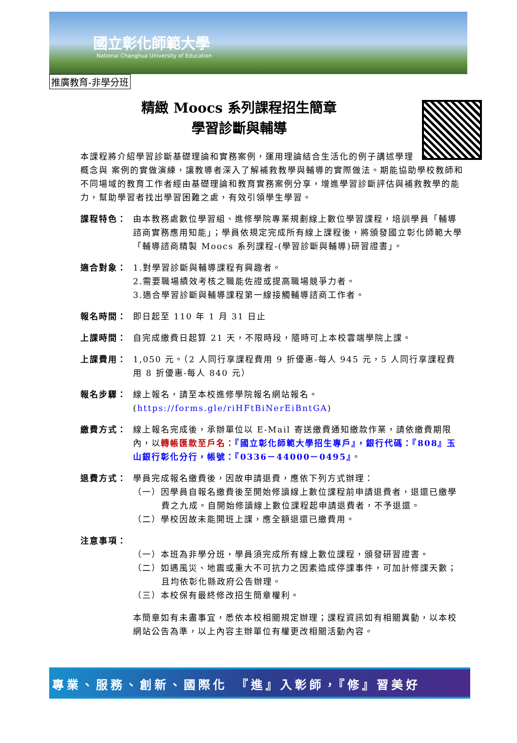國立彰化師範大學
National Changhua University of Education
推廣教育-非學分班
精緻 Moocs 系列課程招生簡章
學習診斷與輔導
本課程將介紹學習診斷基礎理論和實務案例，運用理論結合生活化的例子講述學理概念與 案例的實做演練，讓教導者深入了解補救教學與輔導的實際做法。期能協助學校教師和不同場域的教育工作者經由基礎理論和教育實務案例分享，增進學習診斷評估與補救教學的能力，幫助學習者找出學習困難之處，有效引領學生學習。
課程特色： 由本教務處數位學習組、進修學院專業規劃線上數位學習課程，培訓學員「輔導諮商實務應用知能」；學員依規定完成所有線上課程後，將頒發國立彰化師範大學「輔導諮商精製 Moocs 系列課程-(學習診斷與輔導)研習證書」。
適合對象： 1.對學習診斷與輔導課程有興趣者。
2.需要職場績效考核之職能佐證或提高職場競爭力者。
3.適合學習診斷與輔導課程第一線接觸輔導諮商工作者。
報名時間： 即日起至 110 年 1 月 31 日止
上課時間： 自完成繳費日起算 21 天，不限時段，隨時可上本校雲端學院上課。
上課費用： 1,050 元。（2 人同行享課程費用 9 折優惠-每人 945 元，5 人同行享課程費用 8 折優惠-每人 840 元）
報名步驟： 線上報名，請至本校進修學院報名網站報名。
(https://forms.gle/riHFtBiNerEiBntGA)
繳費方式： 線上報名完成後，承辦單位以 E-Mail 寄送繳費通知繳款作業，請依繳費期限內，以轉帳匯款至戶名：『國立彰化師範大學招生專戶』，銀行代碼：『808』玉山銀行彰化分行，帳號：『0336－44000－0495』。
退費方式： 學員完成報名繳費後，因故申請退費，應依下列方式辦理：
（一）因學員自報名繳費後至開始修讀線上數位課程前申請退費者，退還已繳學費之九成。自開始修讀線上數位課程起申請退費者，不予退還。
（二）學校因故未能開班上課，應全額退還已繳費用。
注意事項：
（一）本班為非學分班，學員須完成所有線上數位課程，頒發研習證書。
（二）如遇風災、地震或重大不可抗力之因素造成停課事件，可加計修課天數；且均依彰化縣政府公告辦理。
（三）本校保有最終修改招生簡章權利。
本簡章如有未盡事宜，悉依本校相關規定辦理；課程資訊如有相關異動，以本校網站公告為準，以上內容主辦單位有權更改相關活動內容。
專業、服務、創新、國際化　『進』入彰師，『修』習美好